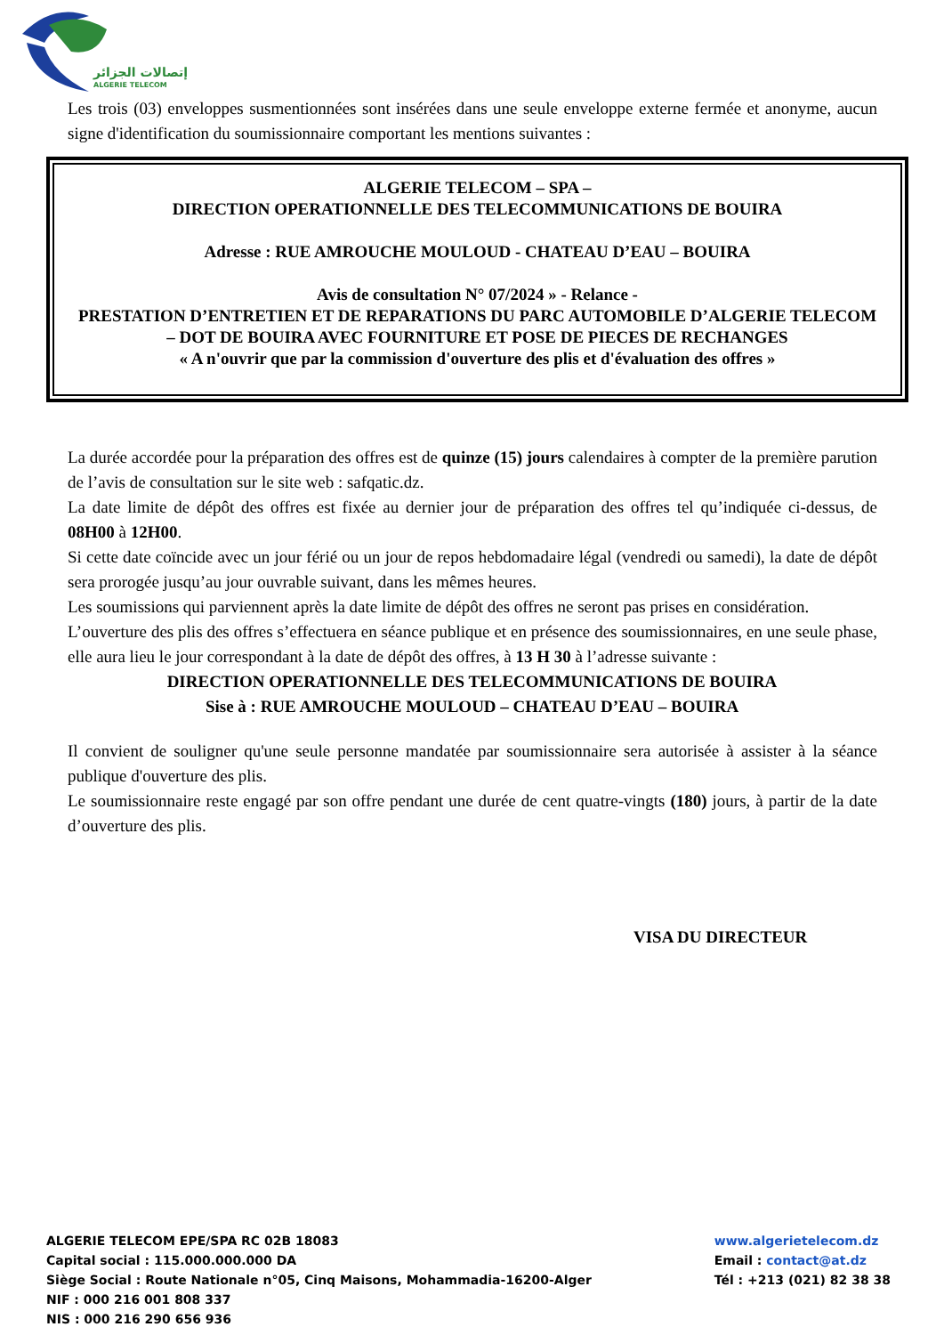إتصالات الجزائر
ALGERIE TELECOM
Les trois (03) enveloppes susmentionnées sont insérées dans une seule enveloppe externe fermée et anonyme, aucun signe d'identification du soumissionnaire comportant les mentions suivantes :
ALGERIE TELECOM – SPA –
DIRECTION OPERATIONNELLE DES TELECOMMUNICATIONS DE BOUIRA
Adresse : RUE AMROUCHE MOULOUD - CHATEAU D’EAU – BOUIRA
Avis de consultation N° 07/2024 » - Relance -
PRESTATION D’ENTRETIEN ET DE REPARATIONS DU PARC AUTOMOBILE D’ALGERIE TELECOM
– DOT DE BOUIRA AVEC FOURNITURE ET POSE DE PIECES DE RECHANGES
« A n'ouvrir que par la commission d'ouverture des plis et d'évaluation des offres »
La durée accordée pour la préparation des offres est de quinze (15) jours calendaires à compter de la première parution de l’avis de consultation sur le site web : safqatic.dz.
La date limite de dépôt des offres est fixée au dernier jour de préparation des offres tel qu’indiquée ci-dessus, de 08H00 à 12H00.
Si cette date coïncide avec un jour férié ou un jour de repos hebdomadaire légal (vendredi ou samedi), la date de dépôt sera prorogée jusqu’au jour ouvrable suivant, dans les mêmes heures.
Les soumissions qui parviennent après la date limite de dépôt des offres ne seront pas prises en considération.
L’ouverture des plis des offres s’effectuera en séance publique et en présence des soumissionnaires, en une seule phase, elle aura lieu le jour correspondant à la date de dépôt des offres, à 13 H 30 à l’adresse suivante :
DIRECTION OPERATIONNELLE DES TELECOMMUNICATIONS DE BOUIRA
Sise à : RUE AMROUCHE MOULOUD – CHATEAU D’EAU – BOUIRA
Il convient de souligner qu'une seule personne mandatée par soumissionnaire sera autorisée à assister à la séance publique d'ouverture des plis.
Le soumissionnaire reste engagé par son offre pendant une durée de cent quatre-vingts (180) jours, à partir de la date d’ouverture des plis.
VISA DU DIRECTEUR
ALGERIE TELECOM EPE/SPA RC 02B 18083
Capital social : 115.000.000.000 DA
Siège Social : Route Nationale n°05, Cinq Maisons, Mohammadia-16200-Alger
NIF : 000 216 001 808 337
NIS : 000 216 290 656 936
www.algerietelecom.dz
Email : contact@at.dz
Tél : +213 (021) 82 38 38